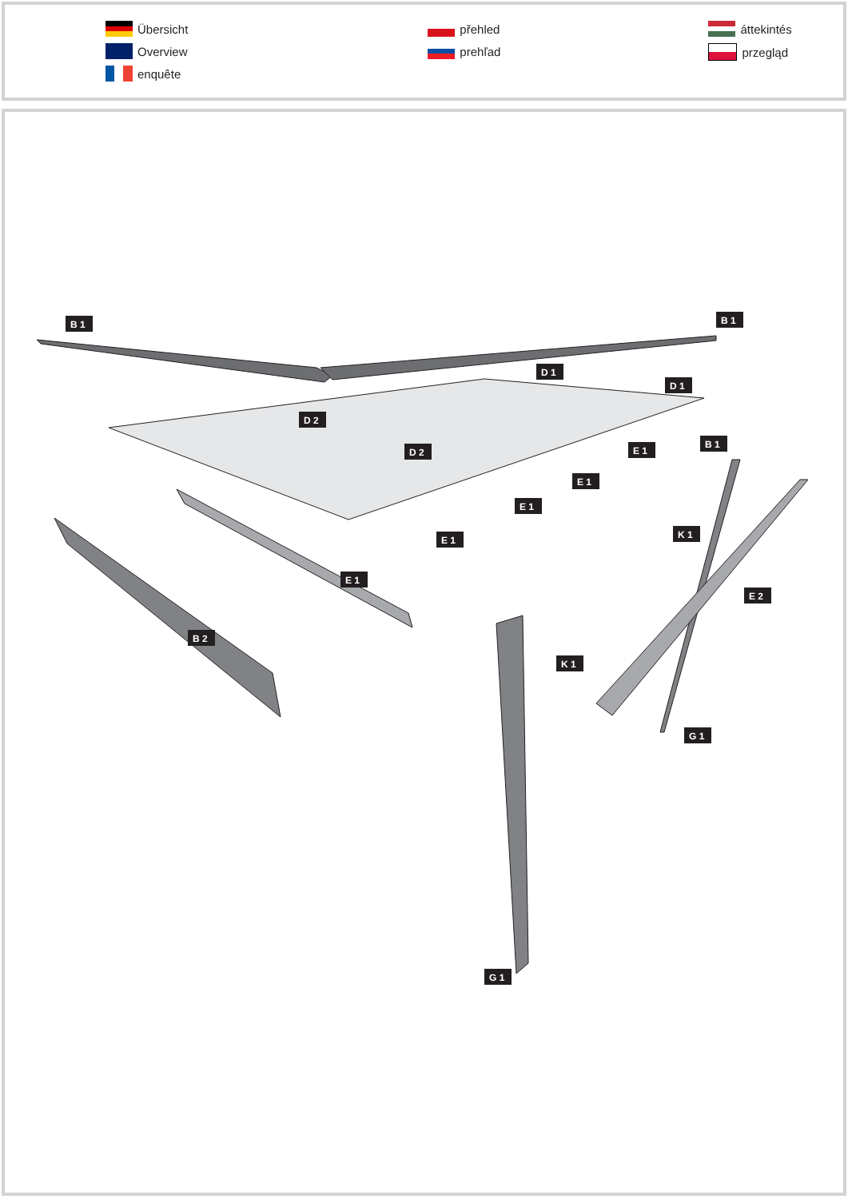Übersicht
Overview
enquête
přehled
prehľad
áttekintés
przegląd
B 1
B 1
D 1
D 1
D 2
D 2
B 1
E 1
E 1
E 1
E 1
E 1
K 1
E 2
B 2
K 1
G 1
G 1